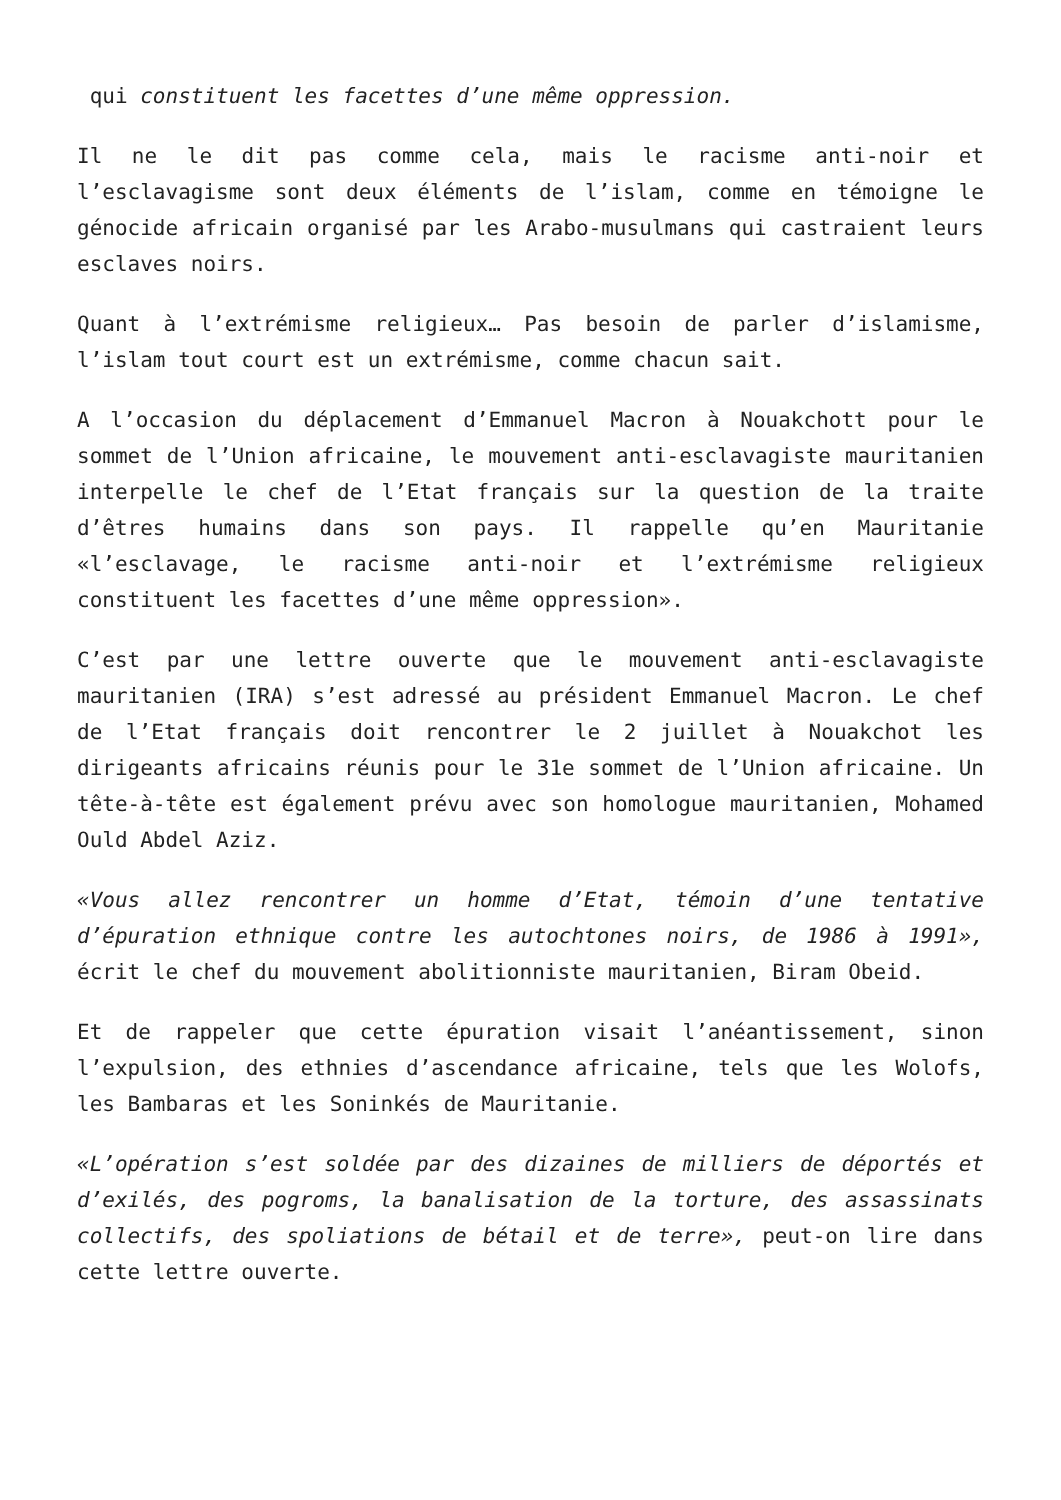qui constituent les facettes d’une même oppression.
Il ne le dit pas comme cela, mais le racisme anti-noir et l’esclavagisme sont deux éléments de l’islam, comme en témoigne le génocide africain organisé par les Arabo-musulmans qui castraient leurs esclaves noirs.
Quant à l’extrémisme religieux… Pas besoin de parler d’islamisme, l’islam tout court est un extrémisme, comme chacun sait.
A l’occasion du déplacement d’Emmanuel Macron à Nouakchott pour le sommet de l’Union africaine, le mouvement anti-esclavagiste mauritanien interpelle le chef de l’Etat français sur la question de la traite d’êtres humains dans son pays. Il rappelle qu’en Mauritanie «l’esclavage, le racisme anti-noir et l’extrémisme religieux constituent les facettes d’une même oppression».
C’est par une lettre ouverte que le mouvement anti-esclavagiste mauritanien (IRA) s’est adressé au président Emmanuel Macron. Le chef de l’Etat français doit rencontrer le 2 juillet à Nouakchot les dirigeants africains réunis pour le 31e sommet de l’Union africaine. Un tête-à-tête est également prévu avec son homologue mauritanien, Mohamed Ould Abdel Aziz.
«Vous allez rencontrer un homme d’Etat, témoin d’une tentative d’épuration ethnique contre les autochtones noirs, de 1986 à 1991», écrit le chef du mouvement abolitionniste mauritanien, Biram Obeid.
Et de rappeler que cette épuration visait l’anéantissement, sinon l’expulsion, des ethnies d’ascendance africaine, tels que les Wolofs, les Bambaras et les Soninkés de Mauritanie.
«L’opération s’est soldée par des dizaines de milliers de déportés et d’exilés, des pogroms, la banalisation de la torture, des assassinats collectifs, des spoliations de bétail et de terre», peut-on lire dans cette lettre ouverte.